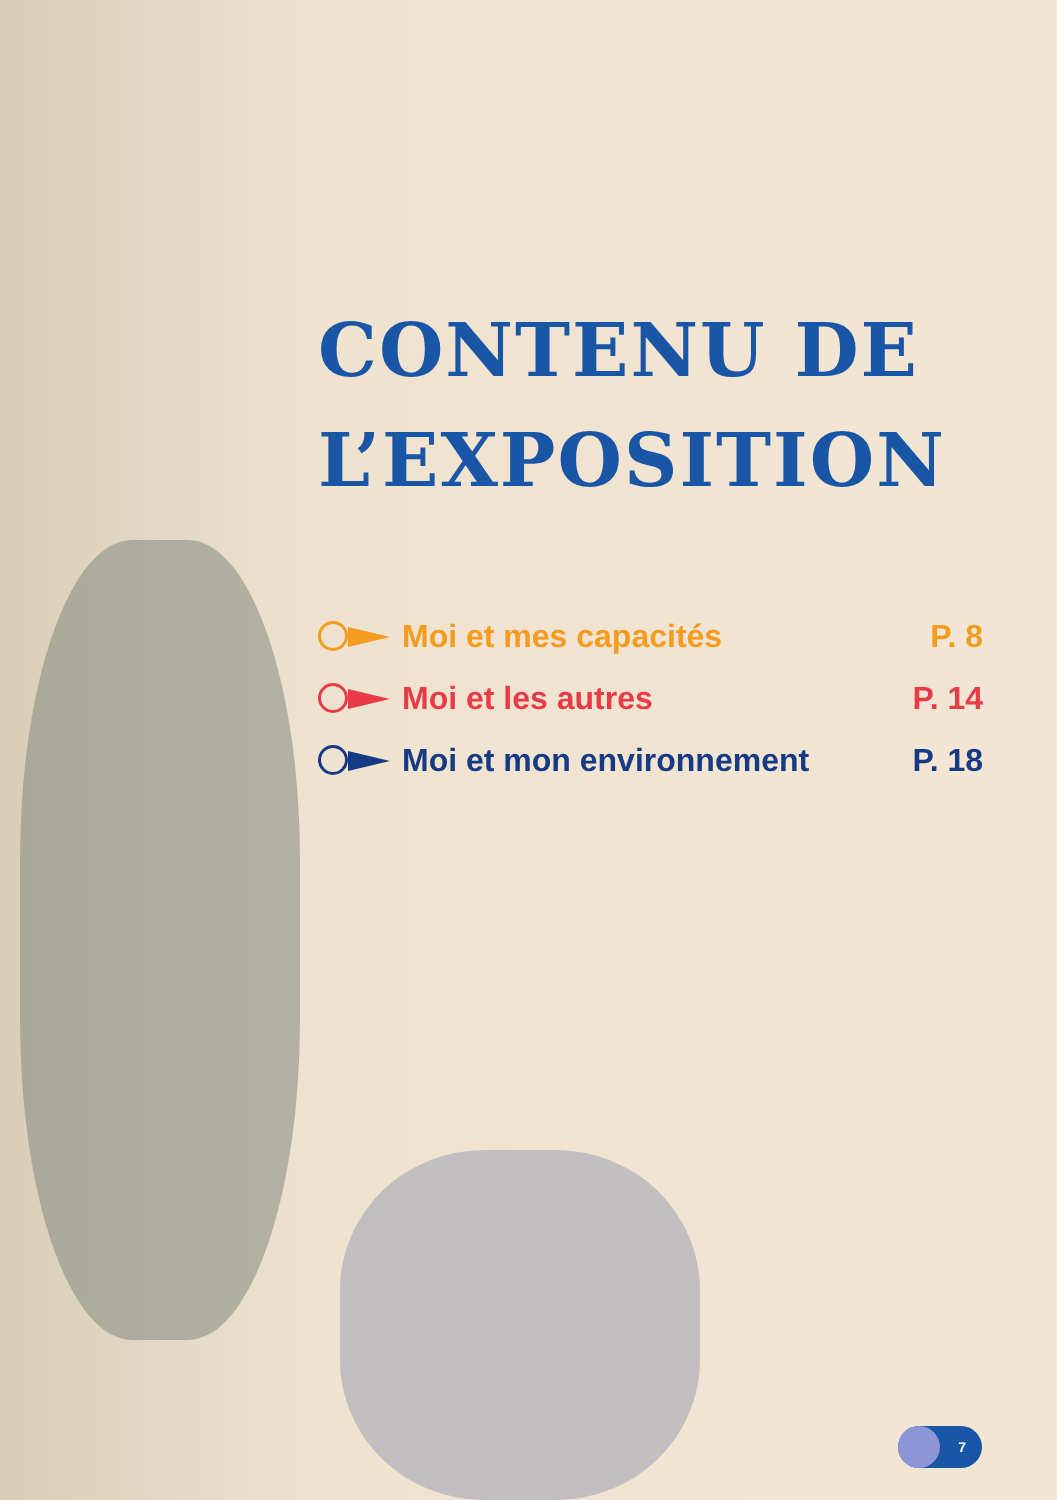CONTENU DE L’EXPOSITION
Moi et mes capacités P. 8
Moi et les autres P. 14
Moi et mon environnement P. 18
7